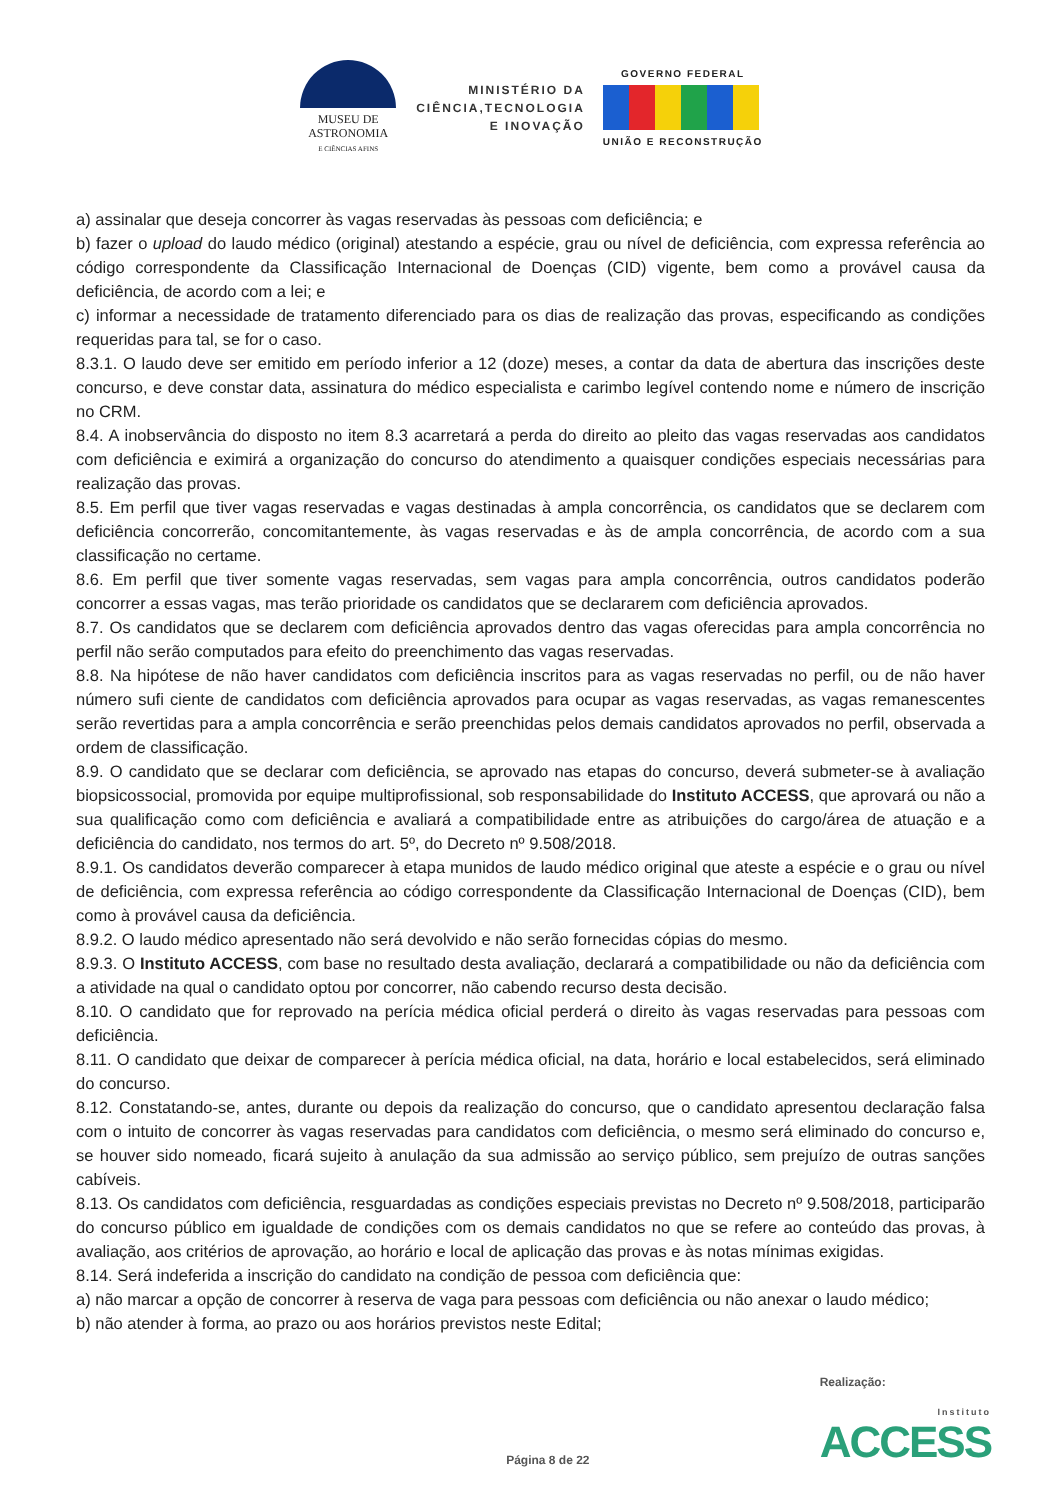MUSEU DE
ASTRONOMIA
E CIÊNCIAS AFINS
MINISTÉRIO DA
CIÊNCIA,TECNOLOGIA
E INOVAÇÃO
GOVERNO FEDERAL
UNIÃO E RECONSTRUÇÃO
a) assinalar que deseja concorrer às vagas reservadas às pessoas com deficiência; e
b) fazer o upload do laudo médico (original) atestando a espécie, grau ou nível de deficiência, com expressa referência ao código correspondente da Classificação Internacional de Doenças (CID) vigente, bem como a provável causa da deficiência, de acordo com a lei; e
c) informar a necessidade de tratamento diferenciado para os dias de realização das provas, especificando as condições requeridas para tal, se for o caso.
8.3.1. O laudo deve ser emitido em período inferior a 12 (doze) meses, a contar da data de abertura das inscrições deste concurso, e deve constar data, assinatura do médico especialista e carimbo legível contendo nome e número de inscrição no CRM.
8.4. A inobservância do disposto no item 8.3 acarretará a perda do direito ao pleito das vagas reservadas aos candidatos com deficiência e eximirá a organização do concurso do atendimento a quaisquer condições especiais necessárias para realização das provas.
8.5. Em perfil que tiver vagas reservadas e vagas destinadas à ampla concorrência, os candidatos que se declarem com deficiência concorrerão, concomitantemente, às vagas reservadas e às de ampla concorrência, de acordo com a sua classificação no certame.
8.6. Em perfil que tiver somente vagas reservadas, sem vagas para ampla concorrência, outros candidatos poderão concorrer a essas vagas, mas terão prioridade os candidatos que se declararem com deficiência aprovados.
8.7. Os candidatos que se declarem com deficiência aprovados dentro das vagas oferecidas para ampla concorrência no perfil não serão computados para efeito do preenchimento das vagas reservadas.
8.8. Na hipótese de não haver candidatos com deficiência inscritos para as vagas reservadas no perfil, ou de não haver número sufi ciente de candidatos com deficiência aprovados para ocupar as vagas reservadas, as vagas remanescentes serão revertidas para a ampla concorrência e serão preenchidas pelos demais candidatos aprovados no perfil, observada a ordem de classificação.
8.9. O candidato que se declarar com deficiência, se aprovado nas etapas do concurso, deverá submeter-se à avaliação biopsicossocial, promovida por equipe multiprofissional, sob responsabilidade do Instituto ACCESS, que aprovará ou não a sua qualificação como com deficiência e avaliará a compatibilidade entre as atribuições do cargo/área de atuação e a deficiência do candidato, nos termos do art. 5º, do Decreto nº 9.508/2018.
8.9.1. Os candidatos deverão comparecer à etapa munidos de laudo médico original que ateste a espécie e o grau ou nível de deficiência, com expressa referência ao código correspondente da Classificação Internacional de Doenças (CID), bem como à provável causa da deficiência.
8.9.2. O laudo médico apresentado não será devolvido e não serão fornecidas cópias do mesmo.
8.9.3. O Instituto ACCESS, com base no resultado desta avaliação, declarará a compatibilidade ou não da deficiência com a atividade na qual o candidato optou por concorrer, não cabendo recurso desta decisão.
8.10. O candidato que for reprovado na perícia médica oficial perderá o direito às vagas reservadas para pessoas com deficiência.
8.11. O candidato que deixar de comparecer à perícia médica oficial, na data, horário e local estabelecidos, será eliminado do concurso.
8.12. Constatando-se, antes, durante ou depois da realização do concurso, que o candidato apresentou declaração falsa com o intuito de concorrer às vagas reservadas para candidatos com deficiência, o mesmo será eliminado do concurso e, se houver sido nomeado, ficará sujeito à anulação da sua admissão ao serviço público, sem prejuízo de outras sanções cabíveis.
8.13. Os candidatos com deficiência, resguardadas as condições especiais previstas no Decreto nº 9.508/2018, participarão do concurso público em igualdade de condições com os demais candidatos no que se refere ao conteúdo das provas, à avaliação, aos critérios de aprovação, ao horário e local de aplicação das provas e às notas mínimas exigidas.
8.14. Será indeferida a inscrição do candidato na condição de pessoa com deficiência que:
a) não marcar a opção de concorrer à reserva de vaga para pessoas com deficiência ou não anexar o laudo médico;
b) não atender à forma, ao prazo ou aos horários previstos neste Edital;
Página 8 de 22
Realização:
Instituto
ACCESS